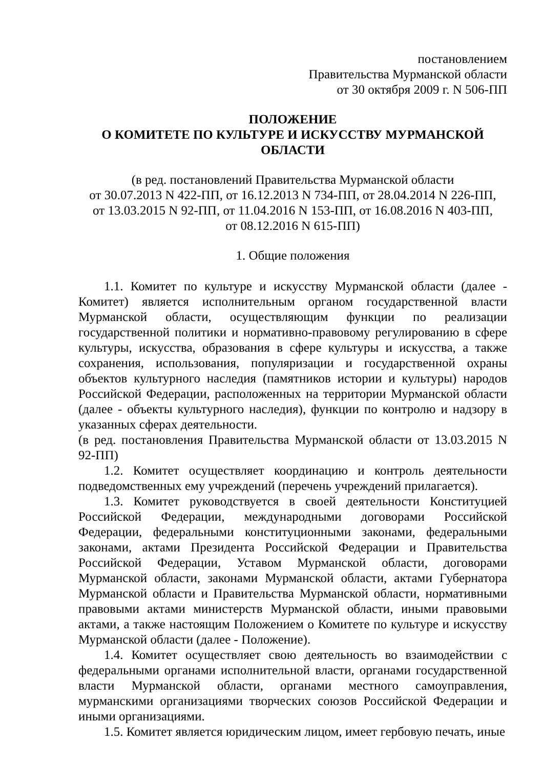постановлением
Правительства Мурманской области
от 30 октября 2009 г. N 506-ПП
ПОЛОЖЕНИЕ
О КОМИТЕТЕ ПО КУЛЬТУРЕ И ИСКУССТВУ МУРМАНСКОЙ ОБЛАСТИ
(в ред. постановлений Правительства Мурманской области
от 30.07.2013 N 422-ПП, от 16.12.2013 N 734-ПП, от 28.04.2014 N 226-ПП,
от 13.03.2015 N 92-ПП, от 11.04.2016 N 153-ПП, от 16.08.2016 N 403-ПП,
от 08.12.2016 N 615-ПП)
1. Общие положения
1.1. Комитет по культуре и искусству Мурманской области (далее - Комитет) является исполнительным органом государственной власти Мурманской области, осуществляющим функции по реализации государственной политики и нормативно-правовому регулированию в сфере культуры, искусства, образования в сфере культуры и искусства, а также сохранения, использования, популяризации и государственной охраны объектов культурного наследия (памятников истории и культуры) народов Российской Федерации, расположенных на территории Мурманской области (далее - объекты культурного наследия), функции по контролю и надзору в указанных сферах деятельности.
(в ред. постановления Правительства Мурманской области от 13.03.2015 N 92-ПП)
1.2. Комитет осуществляет координацию и контроль деятельности подведомственных ему учреждений (перечень учреждений прилагается).
1.3. Комитет руководствуется в своей деятельности Конституцией Российской Федерации, международными договорами Российской Федерации, федеральными конституционными законами, федеральными законами, актами Президента Российской Федерации и Правительства Российской Федерации, Уставом Мурманской области, договорами Мурманской области, законами Мурманской области, актами Губернатора Мурманской области и Правительства Мурманской области, нормативными правовыми актами министерств Мурманской области, иными правовыми актами, а также настоящим Положением о Комитете по культуре и искусству Мурманской области (далее - Положение).
1.4. Комитет осуществляет свою деятельность во взаимодействии с федеральными органами исполнительной власти, органами государственной власти Мурманской области, органами местного самоуправления, мурманскими организациями творческих союзов Российской Федерации и иными организациями.
1.5. Комитет является юридическим лицом, имеет гербовую печать, иные